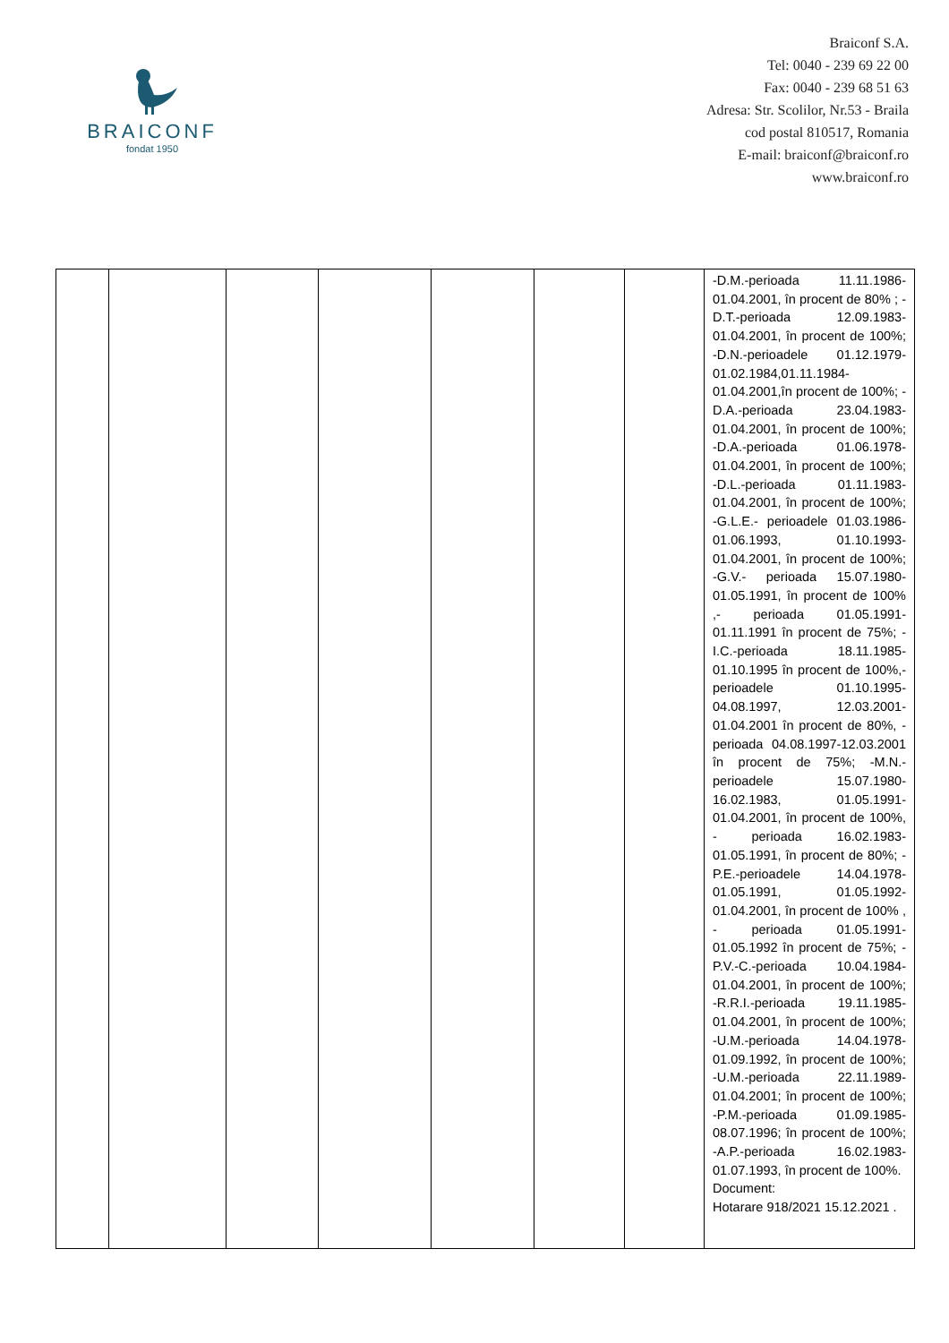BRAICONF
fondat 1950
Braiconf S.A.
Tel: 0040 - 239 69 22 00
Fax: 0040 - 239 68 51 63
Adresa: Str. Scolilor, Nr.53 - Braila
cod postal 810517, Romania
E-mail: braiconf@braiconf.ro
www.braiconf.ro
| | | | | | | | -D.M.-perioada 11.11.1986-01.04.2001, în procent de 80% ; -D.T.-perioada 12.09.1983-01.04.2001, în procent de 100%; -D.N.-perioadele 01.12.1979-01.02.1984,01.11.1984-01.04.2001,în procent de 100%; -D.A.-perioada 23.04.1983-01.04.2001, în procent de 100%; -D.A.-perioada 01.06.1978-01.04.2001, în procent de 100%; -D.L.-perioada 01.11.1983-01.04.2001, în procent de 100%; -G.L.E.- perioadele 01.03.1986-01.06.1993, 01.10.1993-01.04.2001, în procent de 100%; -G.V.- perioada 15.07.1980-01.05.1991, în procent de 100% ,- perioada 01.05.1991-01.11.1991 în procent de 75%; -I.C.-perioada 18.11.1985-01.10.1995 în procent de 100%,-perioadele 01.10.1995-04.08.1997, 12.03.2001-01.04.2001 în procent de 80%, -perioada 04.08.1997-12.03.2001 în procent de 75%; -M.N.-perioadele 15.07.1980-16.02.1983, 01.05.1991-01.04.2001, în procent de 100%, - perioada 16.02.1983-01.05.1991, în procent de 80%; -P.E.-perioadele 14.04.1978-01.05.1991, 01.05.1992-01.04.2001, în procent de 100% , - perioada 01.05.1991-01.05.1992 în procent de 75%; -P.V.-C.-perioada 10.04.1984-01.04.2001, în procent de 100%; -R.R.I.-perioada 19.11.1985-01.04.2001, în procent de 100%; -U.M.-perioada 14.04.1978-01.09.1992, în procent de 100%; -U.M.-perioada 22.11.1989-01.04.2001; în procent de 100%; -P.M.-perioada 01.09.1985-08.07.1996; în procent de 100%; -A.P.-perioada 16.02.1983-01.07.1993, în procent de 100%. Document: Hotarare 918/2021 15.12.2021 . |